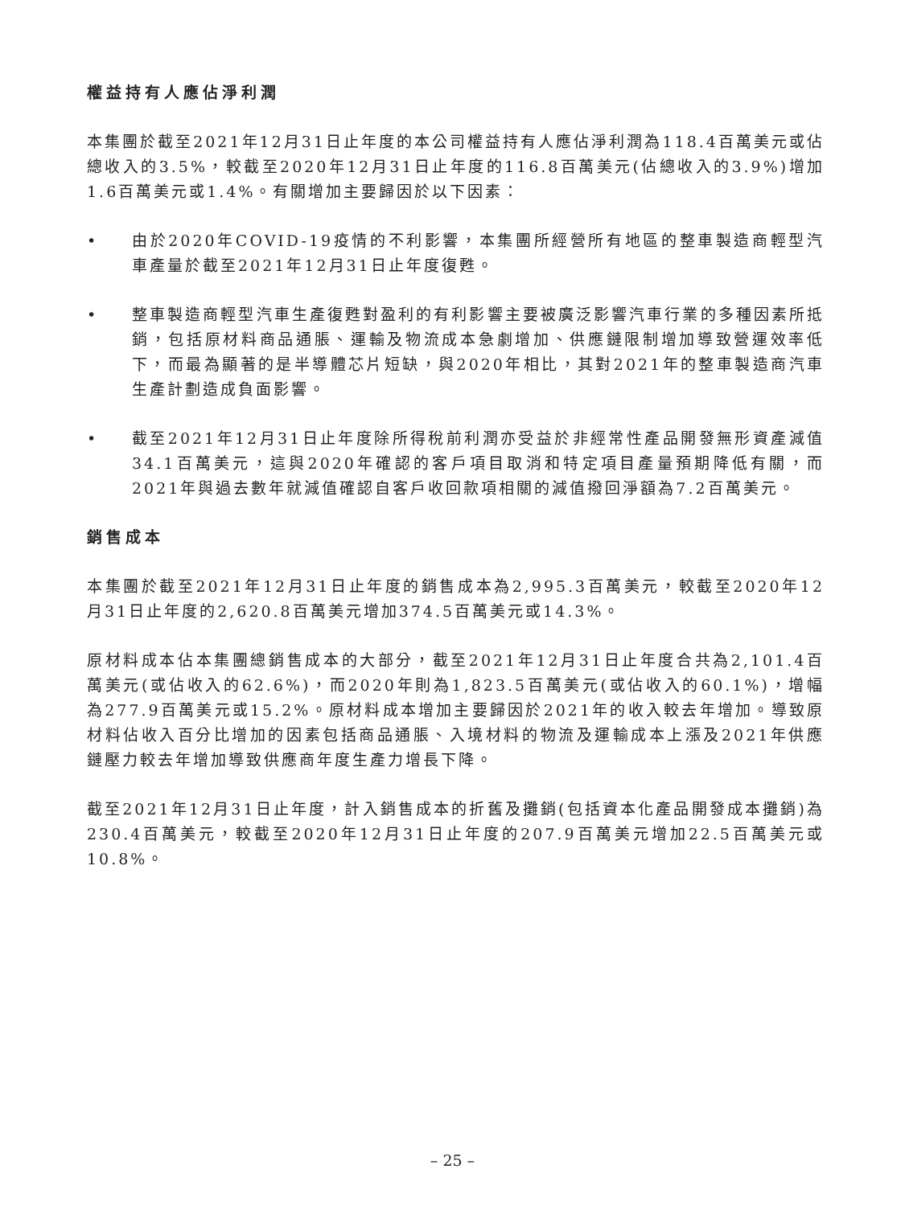權益持有人應佔淨利潤
本集團於截至2021年12月31日止年度的本公司權益持有人應佔淨利潤為118.4百萬美元或佔總收入的3.5%，較截至2020年12月31日止年度的116.8百萬美元(佔總收入的3.9%)增加1.6百萬美元或1.4%。有關增加主要歸因於以下因素：
• 由於2020年COVID-19疫情的不利影響，本集團所經營所有地區的整車製造商輕型汽車產量於截至2021年12月31日止年度復甦。
• 整車製造商輕型汽車生產復甦對盈利的有利影響主要被廣泛影響汽車行業的多種因素所抵銷，包括原材料商品通脹、運輸及物流成本急劇增加、供應鏈限制增加導致營運效率低下，而最為顯著的是半導體芯片短缺，與2020年相比，其對2021年的整車製造商汽車生產計劃造成負面影響。
• 截至2021年12月31日止年度除所得稅前利潤亦受益於非經常性產品開發無形資產減值34.1百萬美元，這與2020年確認的客戶項目取消和特定項目產量預期降低有關，而2021年與過去數年就減值確認自客戶收回款項相關的減值撥回淨額為7.2百萬美元。
銷售成本
本集團於截至2021年12月31日止年度的銷售成本為2,995.3百萬美元，較截至2020年12月31日止年度的2,620.8百萬美元增加374.5百萬美元或14.3%。
原材料成本佔本集團總銷售成本的大部分，截至2021年12月31日止年度合共為2,101.4百萬美元(或佔收入的62.6%)，而2020年則為1,823.5百萬美元(或佔收入的60.1%)，增幅為277.9百萬美元或15.2%。原材料成本增加主要歸因於2021年的收入較去年增加。導致原材料佔收入百分比增加的因素包括商品通脹、入境材料的物流及運輸成本上漲及2021年供應鏈壓力較去年增加導致供應商年度生產力增長下降。
截至2021年12月31日止年度，計入銷售成本的折舊及攤銷(包括資本化產品開發成本攤銷)為230.4百萬美元，較截至2020年12月31日止年度的207.9百萬美元增加22.5百萬美元或10.8%。
– 25 –